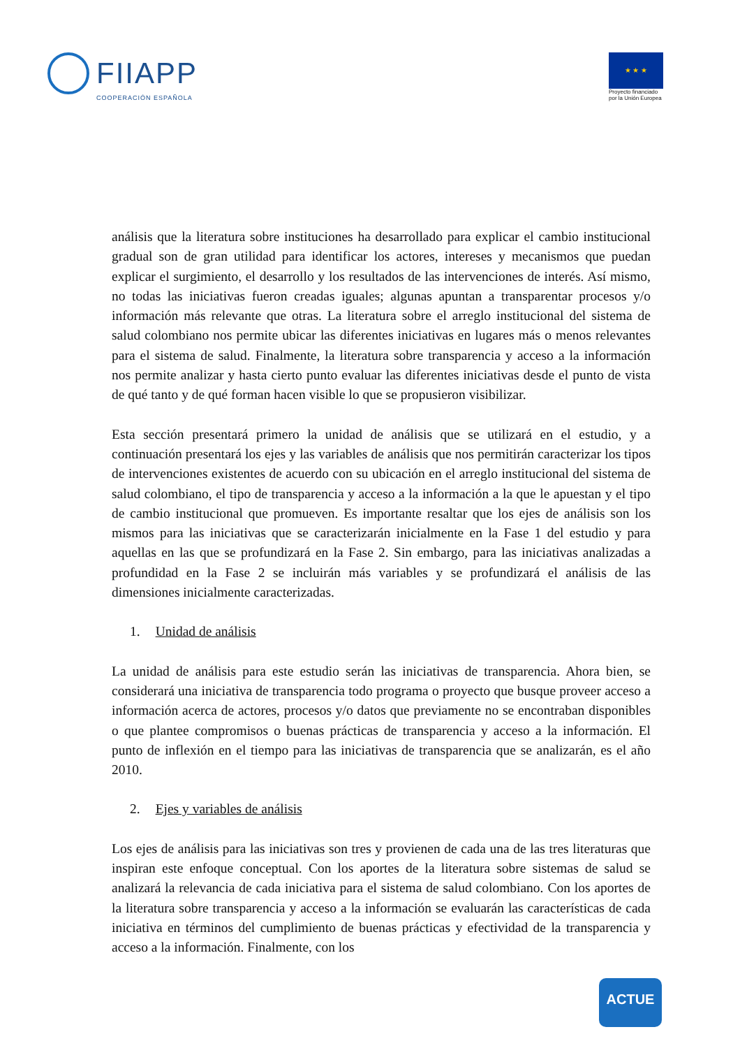FIIAPP
COOPERACIÓN ESPAÑOLA
★ ★ ★
Proyecto financiado
por la Unión Europea
análisis que la literatura sobre instituciones ha desarrollado para explicar el cambio institucional gradual son de gran utilidad para identificar los actores, intereses y mecanismos que puedan explicar el surgimiento, el desarrollo y los resultados de las intervenciones de interés. Así mismo, no todas las iniciativas fueron creadas iguales; algunas apuntan a transparentar procesos y/o información más relevante que otras. La literatura sobre el arreglo institucional del sistema de salud colombiano nos permite ubicar las diferentes iniciativas en lugares más o menos relevantes para el sistema de salud. Finalmente, la literatura sobre transparencia y acceso a la información nos permite analizar y hasta cierto punto evaluar las diferentes iniciativas desde el punto de vista de qué tanto y de qué forman hacen visible lo que se propusieron visibilizar.
Esta sección presentará primero la unidad de análisis que se utilizará en el estudio, y a continuación presentará los ejes y las variables de análisis que nos permitirán caracterizar los tipos de intervenciones existentes de acuerdo con su ubicación en el arreglo institucional del sistema de salud colombiano, el tipo de transparencia y acceso a la información a la que le apuestan y el tipo de cambio institucional que promueven. Es importante resaltar que los ejes de análisis son los mismos para las iniciativas que se caracterizarán inicialmente en la Fase 1 del estudio y para aquellas en las que se profundizará en la Fase 2. Sin embargo, para las iniciativas analizadas a profundidad en la Fase 2 se incluirán más variables y se profundizará el análisis de las dimensiones inicialmente caracterizadas.
1. Unidad de análisis
La unidad de análisis para este estudio serán las iniciativas de transparencia. Ahora bien, se considerará una iniciativa de transparencia todo programa o proyecto que busque proveer acceso a información acerca de actores, procesos y/o datos que previamente no se encontraban disponibles o que plantee compromisos o buenas prácticas de transparencia y acceso a la información. El punto de inflexión en el tiempo para las iniciativas de transparencia que se analizarán, es el año 2010.
2. Ejes y variables de análisis
Los ejes de análisis para las iniciativas son tres y provienen de cada una de las tres literaturas que inspiran este enfoque conceptual. Con los aportes de la literatura sobre sistemas de salud se analizará la relevancia de cada iniciativa para el sistema de salud colombiano. Con los aportes de la literatura sobre transparencia y acceso a la información se evaluarán las características de cada iniciativa en términos del cumplimiento de buenas prácticas y efectividad de la transparencia y acceso a la información. Finalmente, con los
ACTUE